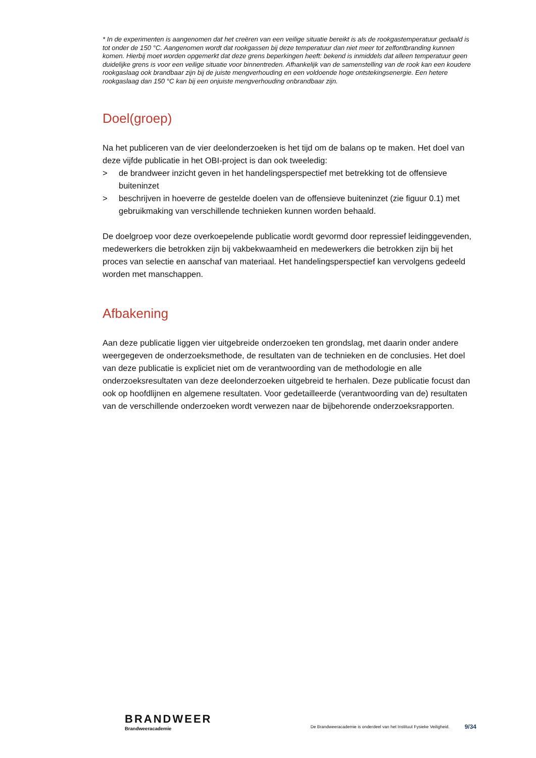* In de experimenten is aangenomen dat het creëren van een veilige situatie bereikt is als de rookgastemperatuur gedaald is tot onder de 150 °C. Aangenomen wordt dat rookgassen bij deze temperatuur dan niet meer tot zelfontbranding kunnen komen. Hierbij moet worden opgemerkt dat deze grens beperkingen heeft: bekend is inmiddels dat alleen temperatuur geen duidelijke grens is voor een veilige situatie voor binnentreden. Afhankelijk van de samenstelling van de rook kan een koudere rookgaslaag ook brandbaar zijn bij de juiste mengverhouding en een voldoende hoge ontstekingsenergie. Een hetere rookgaslaag dan 150 °C kan bij een onjuiste mengverhouding onbrandbaar zijn.
Doel(groep)
Na het publiceren van de vier deelonderzoeken is het tijd om de balans op te maken. Het doel van deze vijfde publicatie in het OBI-project is dan ook tweeledig:
> de brandweer inzicht geven in het handelingsperspectief met betrekking tot de offensieve buiteninzet
> beschrijven in hoeverre de gestelde doelen van de offensieve buiteninzet (zie figuur 0.1) met gebruikmaking van verschillende technieken kunnen worden behaald.
De doelgroep voor deze overkoepelende publicatie wordt gevormd door repressief leidinggevenden, medewerkers die betrokken zijn bij vakbekwaamheid en medewerkers die betrokken zijn bij het proces van selectie en aanschaf van materiaal. Het handelingsperspectief kan vervolgens gedeeld worden met manschappen.
Afbakening
Aan deze publicatie liggen vier uitgebreide onderzoeken ten grondslag, met daarin onder andere weergegeven de onderzoeksmethode, de resultaten van de technieken en de conclusies. Het doel van deze publicatie is expliciet niet om de verantwoording van de methodologie en alle onderzoeksresultaten van deze deelonderzoeken uitgebreid te herhalen. Deze publicatie focust dan ook op hoofdlijnen en algemene resultaten. Voor gedetailleerde (verantwoording van de) resultaten van de verschillende onderzoeken wordt verwezen naar de bijbehorende onderzoeksrapporten.
BRANDWEER
Brandweeracademie
De Brandweeracademie is onderdeel van het Instituut Fysieke Veiligheid.
9/34